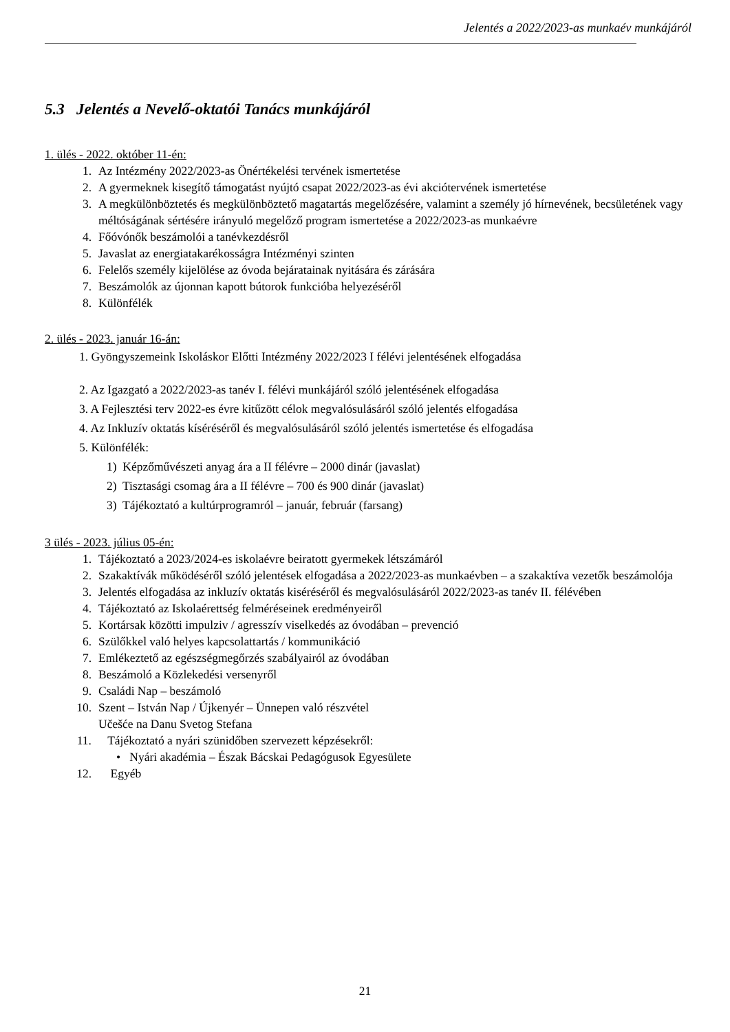Jelentés a 2022/2023-as munkaév munkájáról
5.3 Jelentés a Nevelő-oktatói Tanács munkájáról
1. ülés - 2022. október 11-én:
1. Az Intézmény 2022/2023-as Önértékelési tervének ismertetése
2. A gyermeknek kisegítő támogatást nyújtó csapat 2022/2023-as évi akciótervének ismertetése
3. A megkülönböztetés és megkülönböztető magatartás megelőzésére, valamint a személy jó hírnevének, becsületének vagy méltóságának sértésére irányuló megelőző program ismertetése a 2022/2023-as munkaévre
4. Főóvónők beszámolói a tanévkezdésről
5. Javaslat az energiatakarékosságra Intézményi szinten
6. Felelős személy kijelölése az óvoda bejáratainak nyitására és zárására
7. Beszámolók az újonnan kapott bútorok funkcióba helyezéséről
8. Különfélék
2. ülés - 2023. január 16-án:
1. Gyöngyszemeink Iskoláskor Előtti Intézmény 2022/2023 I félévi jelentésének elfogadása
2. Az Igazgató a 2022/2023-as tanév I. félévi munkájáról szóló jelentésének elfogadása
3. A Fejlesztési terv 2022-es évre kitűzött célok megvalósulásáról szóló jelentés elfogadása
4. Az Inkluzív oktatás kíséréséről és megvalósulásáról szóló jelentés ismertetése és elfogadása
5. Különfélék:
1) Képzőművészeti anyag ára a II félévre – 2000 dinár (javaslat)
2) Tisztasági csomag ára a II félévre – 700 és 900 dinár (javaslat)
3) Tájékoztató a kultúrprogramról – január, február (farsang)
3 ülés - 2023. július 05-én:
1. Tájékoztató a 2023/2024-es iskolaévre beiratott gyermekek létszámáról
2. Szakaktívák működéséről szóló jelentések elfogadása a 2022/2023-as munkaévben – a szakaktíva vezetők beszámolója
3. Jelentés elfogadása az inkluzív oktatás kiséréséről és megvalósulásáról 2022/2023-as tanév II. félévében
4. Tájékoztató az Iskolaérettség felméréseinek eredményeiről
5. Kortársak közötti impulziv / agresszív viselkedés az óvodában – prevenció
6. Szülőkkel való helyes kapcsolattartás / kommunikáció
7. Emlékeztető az egészségmegőrzés szabályairól az óvodában
8. Beszámoló a Közlekedési versenyről
9. Családi Nap – beszámoló
10. Szent – István Nap / Újkenyér – Ünnepen való részvétel
Učešće na Danu Svetog Stefana
11. Tájékoztató a nyári szünidőben szervezett képzésekről:
• Nyári akadémia – Észak Bácskai Pedagógusok Egyesülete
12. Egyéb
21